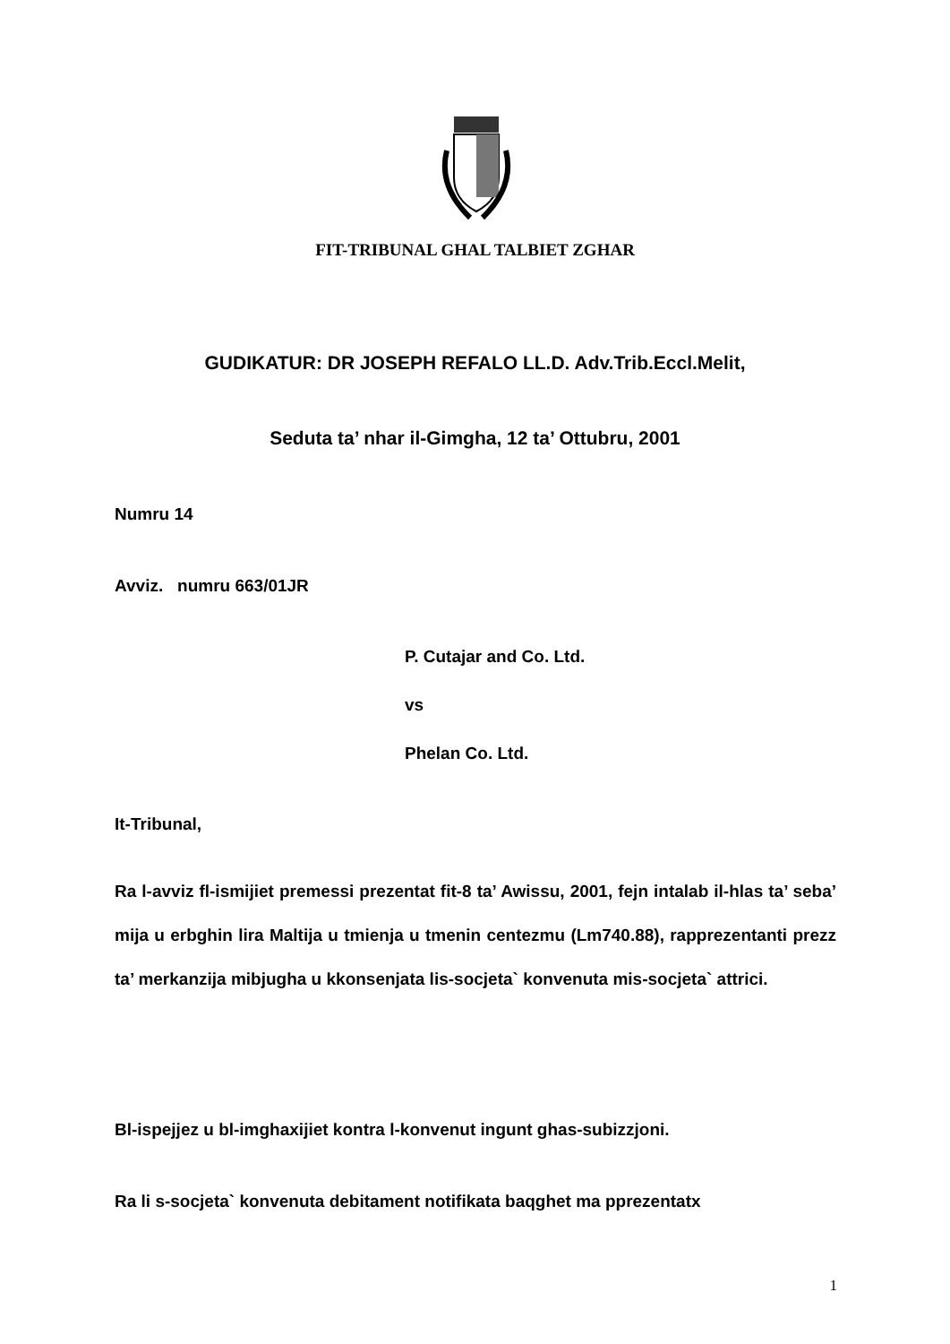FIT-TRIBUNAL GHAL TALBIET ZGHAR
GUDIKATUR: DR JOSEPH REFALO LL.D. Adv.Trib.Eccl.Melit,
Seduta ta’ nhar il-Gimgha, 12 ta’ Ottubru, 2001
Numru 14
Avviz. numru 663/01JR
P. Cutajar and Co. Ltd.
vs
Phelan Co. Ltd.
It-Tribunal,
Ra l-avviz fl-ismijiet premessi prezentat fit-8 ta’ Awissu, 2001, fejn intalab il-hlas ta’ seba’ mija u erbghin lira Maltija u tmienja u tmenin centezmu (Lm740.88), rapprezentanti prezz ta’ merkanzija mibjugha u kkonsenjata lis-socjeta` konvenuta mis-socjeta` attrici.
Bl-ispejjez u bl-imghaxijiet kontra l-konvenut ingunt ghas-subizzjoni.
Ra li s-socjeta` konvenuta debitament notifikata baqghet ma pprezentatx
1